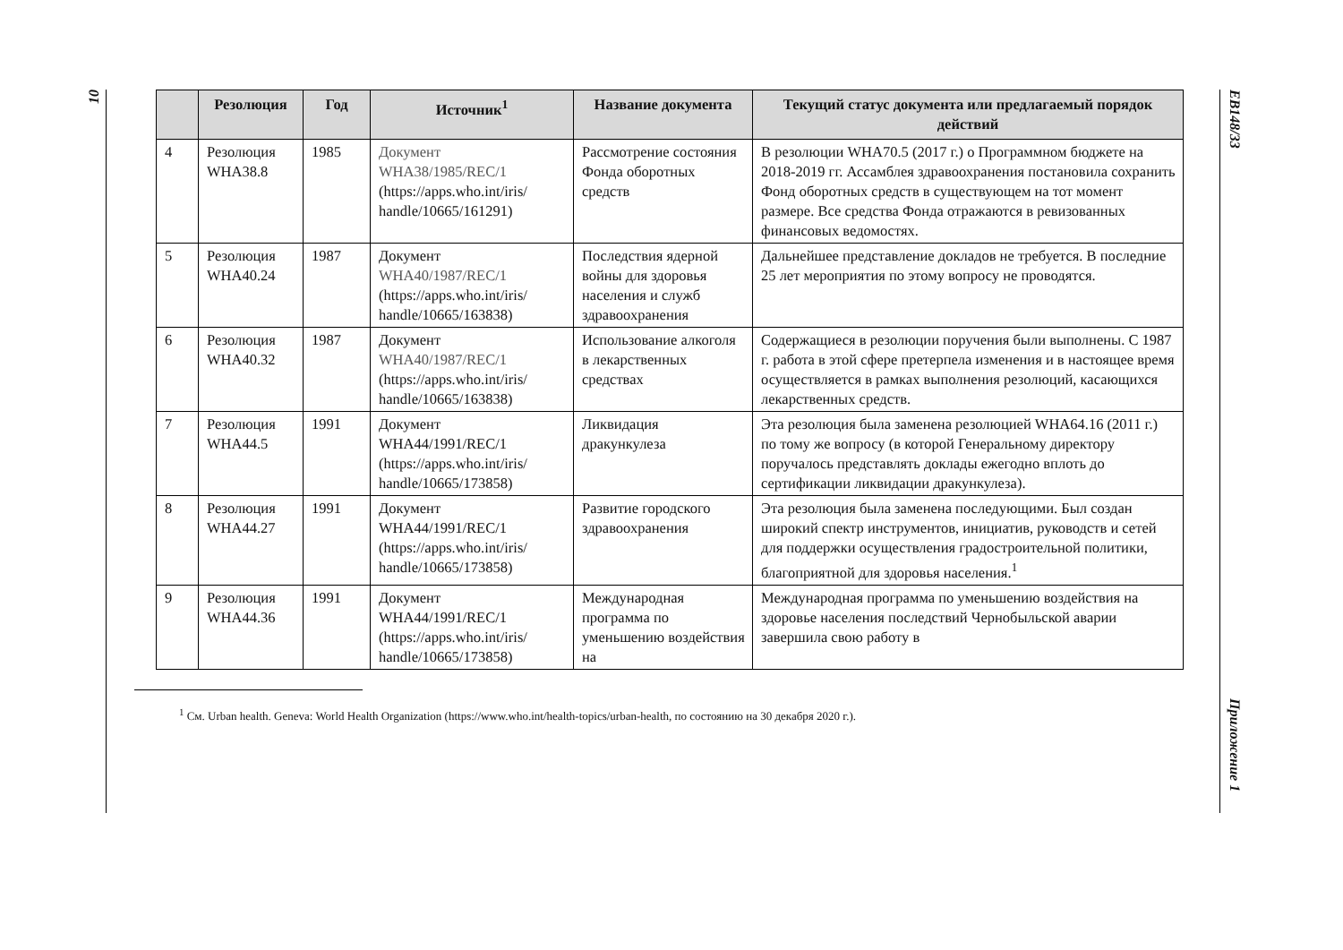10
EB148/33
Приложение 1
| | Резолюция | Год | Источник<sup>1</sup> | Название документа | Текущий статус документа или предлагаемый порядок действий |
| --- | --- | --- | --- | --- | --- |
| 4 | Резолюция WHA38.8 | 1985 | Документ WHA38/1985/REC/1 (https://apps.who.int/iris/ handle/10665/161291) | Рассмотрение состояния Фонда оборотных средств | В резолюции WHA70.5 (2017 г.) о Программном бюджете на 2018-2019 гг. Ассамблея здравоохранения постановила сохранить Фонд оборотных средств в существующем на тот момент размере. Все средства Фонда отражаются в ревизованных финансовых ведомостях. |
| 5 | Резолюция WHA40.24 | 1987 | Документ WHA40/1987/REC/1 (https://apps.who.int/iris/ handle/10665/163838) | Последствия ядерной войны для здоровья населения и служб здравоохранения | Дальнейшее представление докладов не требуется. В последние 25 лет мероприятия по этому вопросу не проводятся. |
| 6 | Резолюция WHA40.32 | 1987 | Документ WHA40/1987/REC/1 (https://apps.who.int/iris/ handle/10665/163838) | Использование алкоголя в лекарственных средствах | Содержащиеся в резолюции поручения были выполнены. С 1987 г. работа в этой сфере претерпела изменения и в настоящее время осуществляется в рамках выполнения резолюций, касающихся лекарственных средств. |
| 7 | Резолюция WHA44.5 | 1991 | Документ WHA44/1991/REC/1 (https://apps.who.int/iris/ handle/10665/173858) | Ликвидация дракункулеза | Эта резолюция была заменена резолюцией WHA64.16 (2011 г.) по тому же вопросу (в которой Генеральному директору поручалось представлять доклады ежегодно вплоть до сертификации ликвидации дракункулеза). |
| 8 | Резолюция WHA44.27 | 1991 | Документ WHA44/1991/REC/1 (https://apps.who.int/iris/ handle/10665/173858) | Развитие городского здравоохранения | Эта резолюция была заменена последующими. Был создан широкий спектр инструментов, инициатив, руководств и сетей для поддержки осуществления градостроительной политики, благоприятной для здоровья населения.<sup>1</sup> |
| 9 | Резолюция WHA44.36 | 1991 | Документ WHA44/1991/REC/1 (https://apps.who.int/iris/ handle/10665/173858) | Международная программа по уменьшению воздействия на | Международная программа по уменьшению воздействия на здоровье населения последствий Чернобыльской аварии завершила свою работу в |
<sup>1</sup> См. Urban health. Geneva: World Health Organization (https://www.who.int/health-topics/urban-health, по состоянию на 30 декабря 2020 г.).